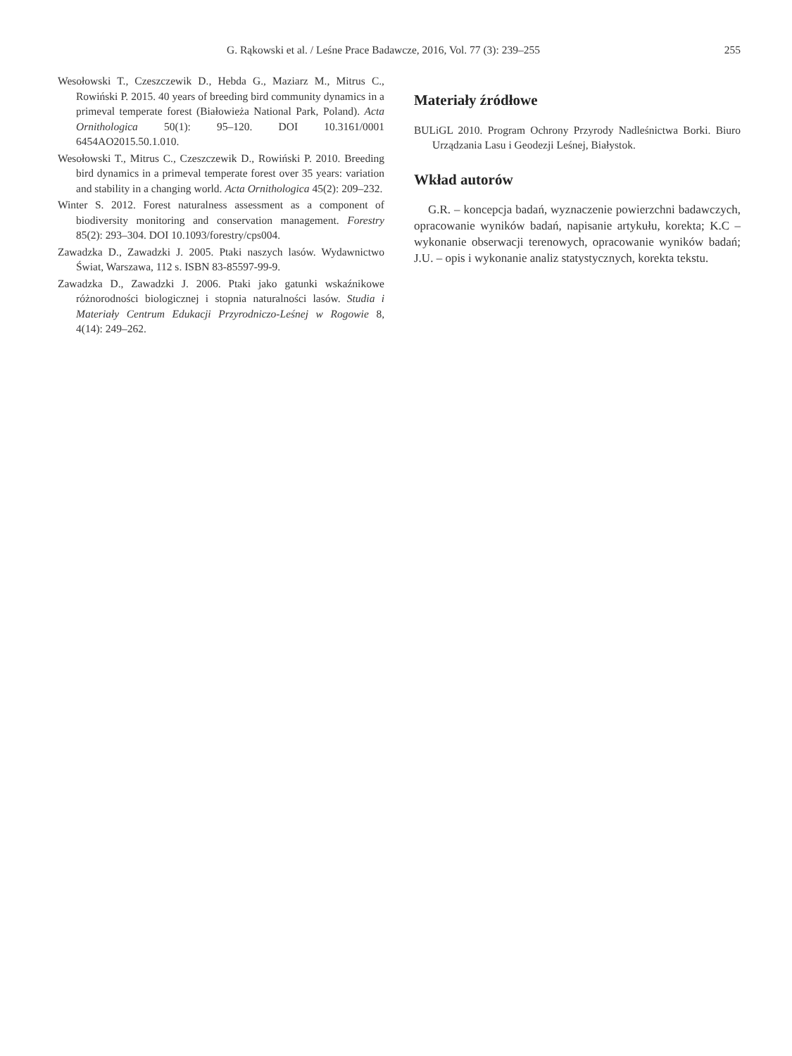G. Rąkowski et al. / Leśne Prace Badawcze, 2016, Vol. 77 (3): 239–255 255
Wesołowski T., Czeszczewik D., Hebda G., Maziarz M., Mitrus C., Rowiński P. 2015. 40 years of breeding bird community dynamics in a primeval temperate forest (Białowieża National Park, Poland). Acta Ornithologica 50(1): 95–120. DOI 10.3161/0001 6454AO2015.50.1.010.
Wesołowski T., Mitrus C., Czeszczewik D., Rowiński P. 2010. Breeding bird dynamics in a primeval temperate forest over 35 years: variation and stability in a changing world. Acta Ornithologica 45(2): 209–232.
Winter S. 2012. Forest naturalness assessment as a component of biodiversity monitoring and conservation management. Forestry 85(2): 293–304. DOI 10.1093/forestry/cps004.
Zawadzka D., Zawadzki J. 2005. Ptaki naszych lasów. Wydawnictwo Świat, Warszawa, 112 s. ISBN 83-85597-99-9.
Zawadzka D., Zawadzki J. 2006. Ptaki jako gatunki wskaźnikowe różnorodności biologicznej i stopnia naturalności lasów. Studia i Materiały Centrum Edukacji Przyrodniczo-Leśnej w Rogowie 8, 4(14): 249–262.
Materiały źródłowe
BULiGL 2010. Program Ochrony Przyrody Nadleśnictwa Borki. Biuro Urządzania Lasu i Geodezji Leśnej, Białystok.
Wkład autorów
G.R. – koncepcja badań, wyznaczenie powierzchni badawczych, opracowanie wyników badań, napisanie artykułu, korekta; K.C – wykonanie obserwacji terenowych, opracowanie wyników badań; J.U. – opis i wykonanie analiz statystycznych, korekta tekstu.